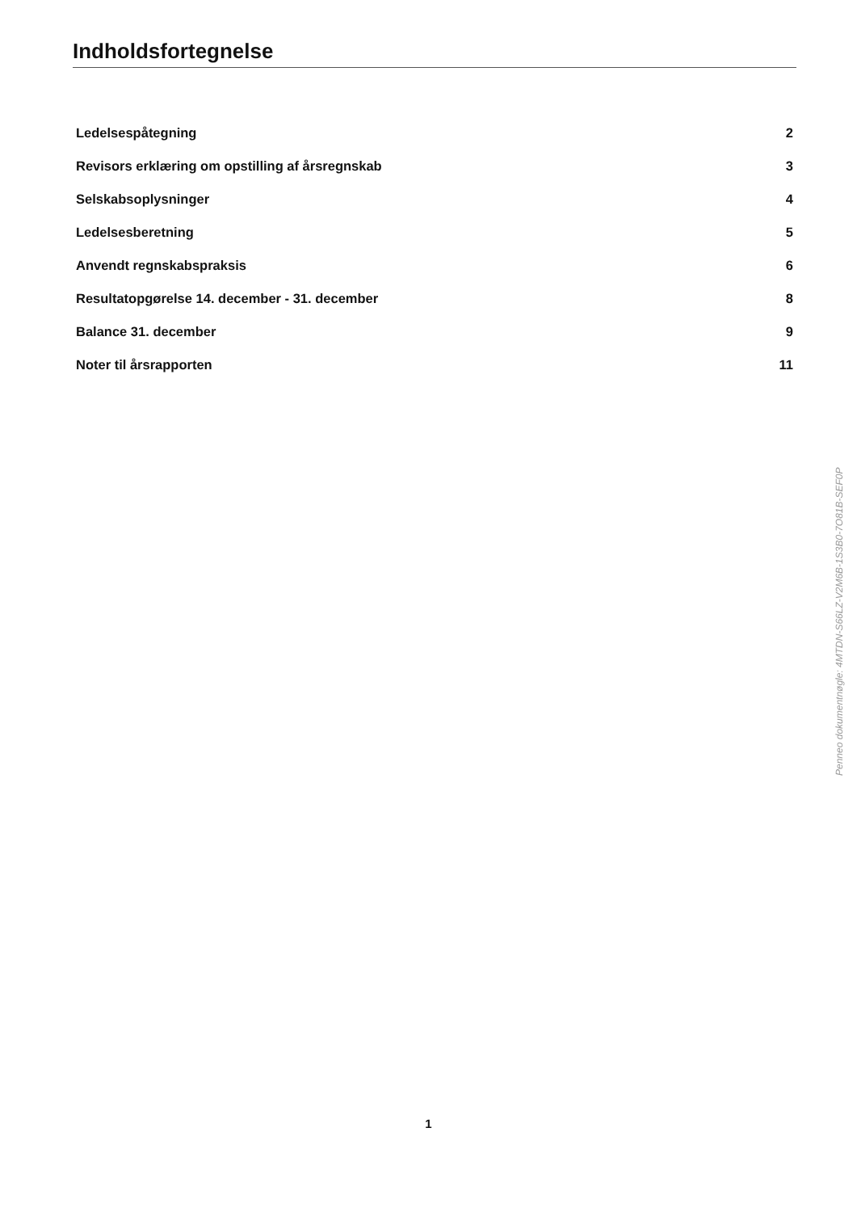Indholdsfortegnelse
| Ledelsespåtegning | 2 |
| Revisors erklæring om opstilling af årsregnskab | 3 |
| Selskabsoplysninger | 4 |
| Ledelsesberetning | 5 |
| Anvendt regnskabspraksis | 6 |
| Resultatopgørelse 14. december - 31. december | 8 |
| Balance 31. december | 9 |
| Noter til årsrapporten | 11 |
Penneo dokumentnøgle: 4MTDN-S66LZ-V2M6B-1S3B0-7O81B-SEF0P
1